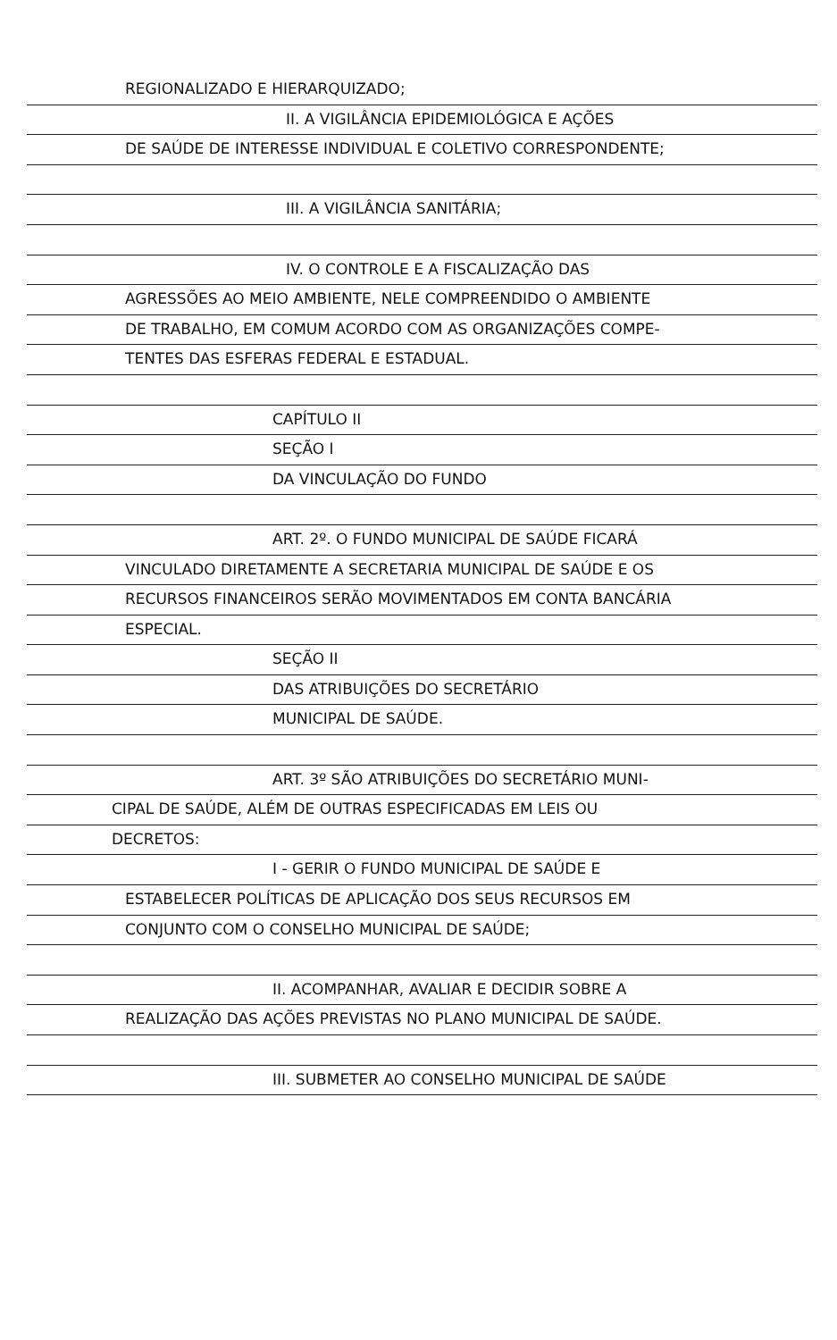REGIONALIZADO E HIERARQUIZADO;
II. A VIGILÂNCIA EPIDEMIOLÓGICA E AÇÕES
DE SAÚDE DE INTERESSE INDIVIDUAL E COLETIVO CORRESPONDENTE;
III. A VIGILÂNCIA SANITÁRIA;
IV. O CONTROLE E A FISCALIZAÇÃO DAS
AGRESSÕES AO MEIO AMBIENTE, NELE COMPREENDIDO O AMBIENTE
DE TRABALHO, EM COMUM ACORDO COM AS ORGANIZAÇÕES COMPE-
TENTES DAS ESFERAS FEDERAL E ESTADUAL.
CAPÍTULO II
SEÇÃO I
DA VINCULAÇÃO DO FUNDO
ART. 2º. O FUNDO MUNICIPAL DE SAÚDE FICARÁ
VINCULADO DIRETAMENTE A SECRETARIA MUNICIPAL DE SAÚDE E OS
RECURSOS FINANCEIROS SERÃO MOVIMENTADOS EM CONTA BANCÁRIA
ESPECIAL.
SEÇÃO II
DAS ATRIBUIÇÕES DO SECRETÁRIO
MUNICIPAL DE SAÚDE.
ART. 3º SÃO ATRIBUIÇÕES DO SECRETÁRIO MUNI-
CIPAL DE SAÚDE, ALÉM DE OUTRAS ESPECIFICADAS EM LEIS OU
DECRETOS:
I - GERIR O FUNDO MUNICIPAL DE SAÚDE E
ESTABELECER POLÍTICAS DE APLICAÇÃO DOS SEUS RECURSOS EM
CONJUNTO COM O CONSELHO MUNICIPAL DE SAÚDE;
II. ACOMPANHAR, AVALIAR E DECIDIR SOBRE A
REALIZAÇÃO DAS AÇÕES PREVISTAS NO PLANO MUNICIPAL DE SAÚDE.
III. SUBMETER AO CONSELHO MUNICIPAL DE SAÚDE